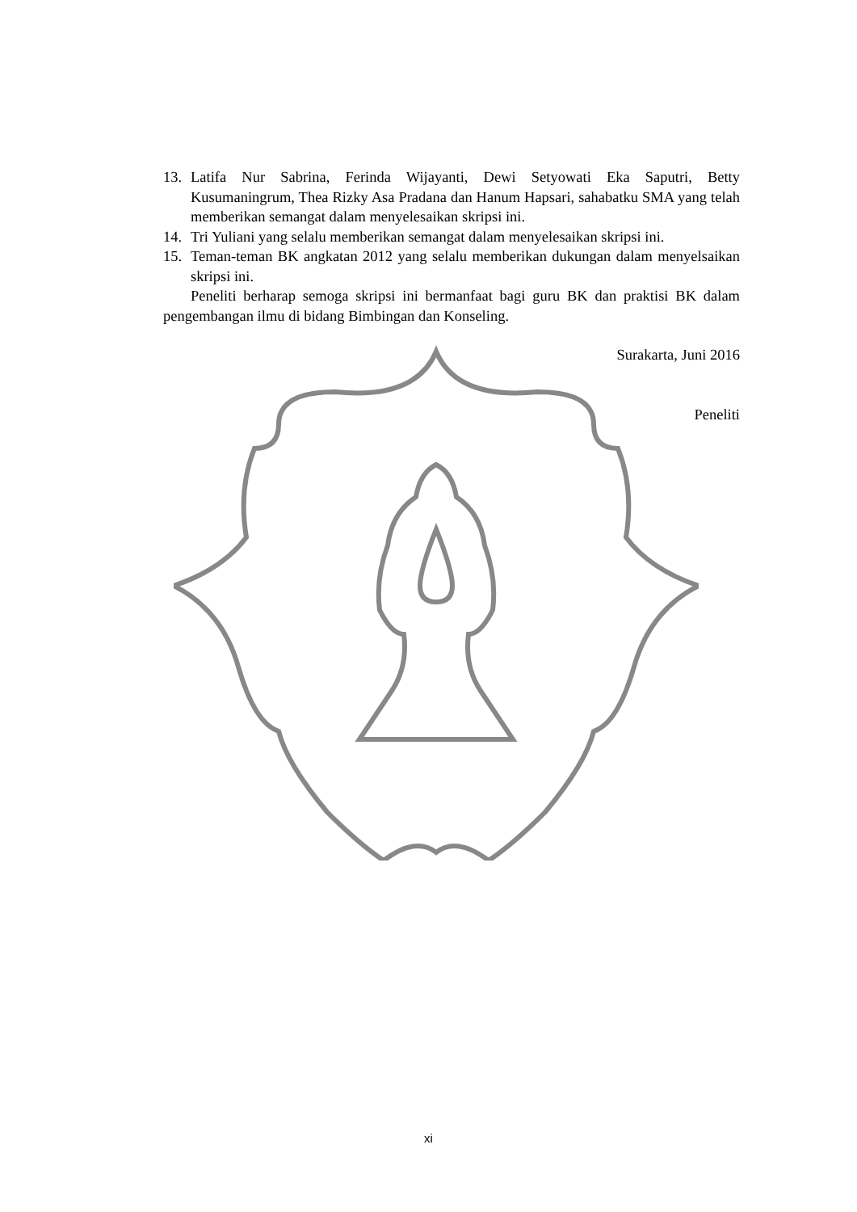13. Latifa Nur Sabrina, Ferinda Wijayanti, Dewi Setyowati Eka Saputri, Betty Kusumaningrum, Thea Rizky Asa Pradana dan Hanum Hapsari, sahabatku SMA yang telah memberikan semangat dalam menyelesaikan skripsi ini.
14. Tri Yuliani yang selalu memberikan semangat dalam menyelesaikan skripsi ini.
15. Teman-teman BK angkatan 2012 yang selalu memberikan dukungan dalam menyelsaikan skripsi ini.
Peneliti berharap semoga skripsi ini bermanfaat bagi guru BK dan praktisi BK dalam pengembangan ilmu di bidang Bimbingan dan Konseling.
Surakarta, Juni 2016
Peneliti
xi